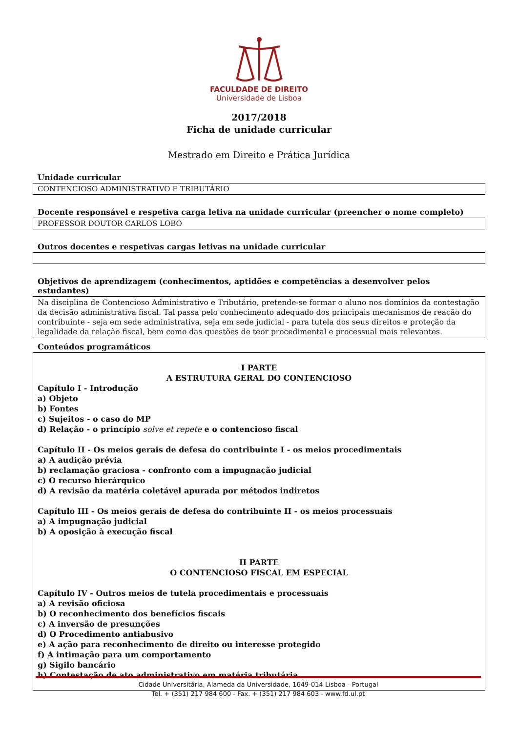FACULDADE DE DIREITO
Universidade de Lisboa
2017/2018
Ficha de unidade curricular
Mestrado em Direito e Prática Jurídica
Unidade curricular
CONTENCIOSO ADMINISTRATIVO E TRIBUTÁRIO
Docente responsável e respetiva carga letiva na unidade curricular (preencher o nome completo)
PROFESSOR DOUTOR CARLOS LOBO
Outros docentes e respetivas cargas letivas na unidade curricular
Objetivos de aprendizagem (conhecimentos, aptidões e competências a desenvolver pelos estudantes)
Na disciplina de Contencioso Administrativo e Tributário, pretende-se formar o aluno nos domínios da contestação da decisão administrativa fiscal. Tal passa pelo conhecimento adequado dos principais mecanismos de reação do contribuinte - seja em sede administrativa, seja em sede judicial - para tutela dos seus direitos e proteção da legalidade da relação fiscal, bem como das questões de teor procedimental e processual mais relevantes.
Conteúdos programáticos
I PARTE
A ESTRUTURA GERAL DO CONTENCIOSO
Capítulo I - Introdução
a) Objeto
b) Fontes
c) Sujeitos - o caso do MP
d) Relação - o princípio solve et repete e o contencioso fiscal
Capítulo II - Os meios gerais de defesa do contribuinte I - os meios procedimentais
a) A audição prévia
b) reclamação graciosa - confronto com a impugnação judicial
c) O recurso hierárquico
d) A revisão da matéria coletável apurada por métodos indiretos
Capítulo III - Os meios gerais de defesa do contribuinte II - os meios processuais
a) A impugnação judicial
b) A oposição à execução fiscal
II PARTE
O CONTENCIOSO FISCAL EM ESPECIAL
Capítulo IV - Outros meios de tutela procedimentais e processuais
a) A revisão oficiosa
b) O reconhecimento dos benefícios fiscais
c) A inversão de presunções
d) O Procedimento antiabusivo
e) A ação para reconhecimento de direito ou interesse protegido
f) A intimação para um comportamento
g) Sigilo bancário
h) Contestação de ato administrativo em matéria tributária
Cidade Universitária, Alameda da Universidade, 1649-014 Lisboa - Portugal
Tel. + (351) 217 984 600 - Fax. + (351) 217 984 603 - www.fd.ul.pt